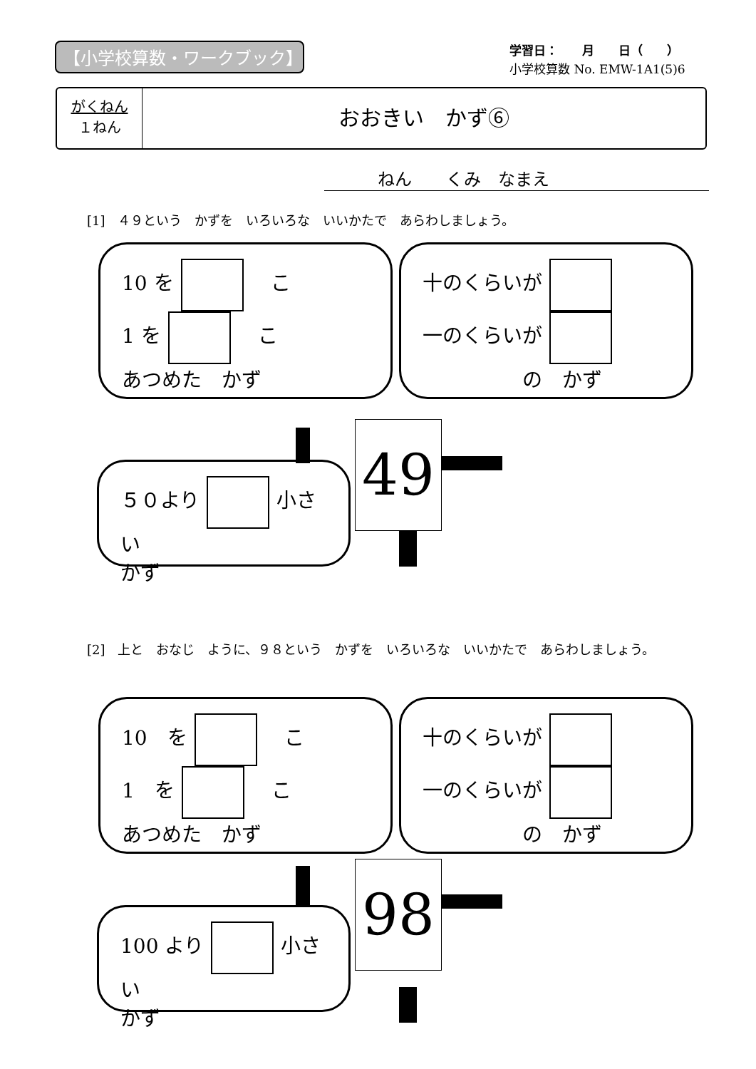【小学校算数・ワークブック】
学習日：　　月　　日（　　）
小学校算数 No. EMW-1A1(5)6
がくねん
１ねん
おおきい　かず⑥
ねん　　くみ　なまえ
[1]　４９という　かずを　いろいろな　いいかたで　あらわしましょう。
10 を　こ
1 を　こ
あつめた　かず
十のくらいが
一のくらいが
　　　　　の　かず
５０より 小さい
かず
49
[2]　上と　おなじ　ように、９８という　かずを　いろいろな　いいかたで　あらわしましょう。
10　を　こ
1　を　こ
あつめた　かず
十のくらいが
一のくらいが
　　　　　の　かず
100 より 小さい
かず
98